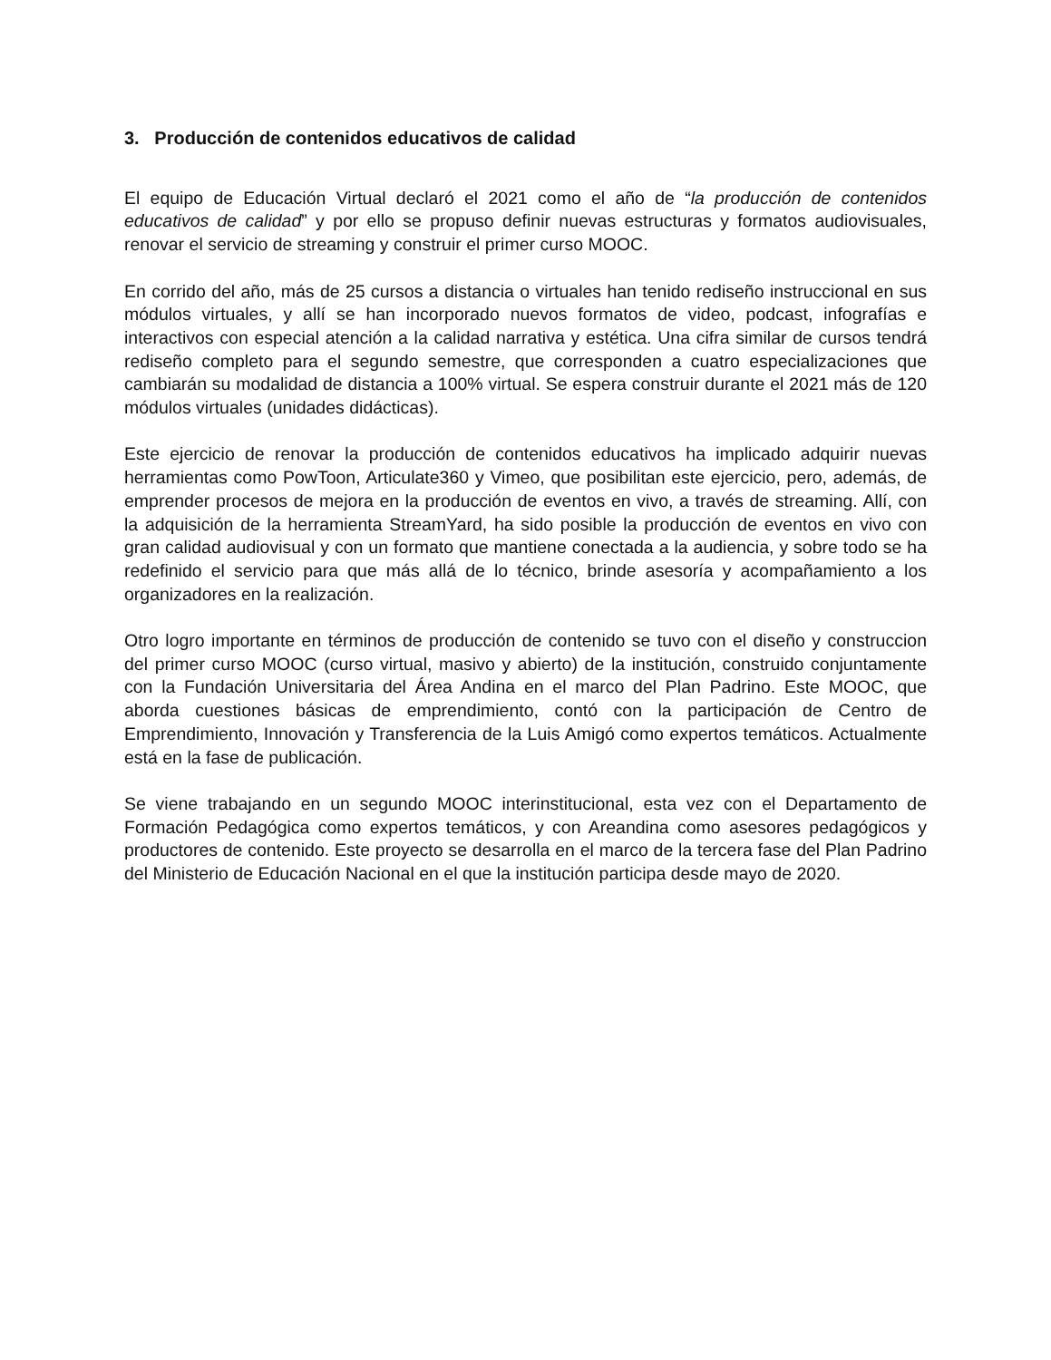3. Producción de contenidos educativos de calidad
El equipo de Educación Virtual declaró el 2021 como el año de “la producción de contenidos educativos de calidad” y por ello se propuso definir nuevas estructuras y formatos audiovisuales, renovar el servicio de streaming y construir el primer curso MOOC.
En corrido del año, más de 25 cursos a distancia o virtuales han tenido rediseño instruccional en sus módulos virtuales, y allí se han incorporado nuevos formatos de video, podcast, infografías e interactivos con especial atención a la calidad narrativa y estética. Una cifra similar de cursos tendrá rediseño completo para el segundo semestre, que corresponden a cuatro especializaciones que cambiarán su modalidad de distancia a 100% virtual. Se espera construir durante el 2021 más de 120 módulos virtuales (unidades didácticas).
Este ejercicio de renovar la producción de contenidos educativos ha implicado adquirir nuevas herramientas como PowToon, Articulate360 y Vimeo, que posibilitan este ejercicio, pero, además, de emprender procesos de mejora en la producción de eventos en vivo, a través de streaming. Allí, con la adquisición de la herramienta StreamYard, ha sido posible la producción de eventos en vivo con gran calidad audiovisual y con un formato que mantiene conectada a la audiencia, y sobre todo se ha redefinido el servicio para que más allá de lo técnico, brinde asesoría y acompañamiento a los organizadores en la realización.
Otro logro importante en términos de producción de contenido se tuvo con el diseño y construccion del primer curso MOOC (curso virtual, masivo y abierto) de la institución, construido conjuntamente con la Fundación Universitaria del Área Andina en el marco del Plan Padrino. Este MOOC, que aborda cuestiones básicas de emprendimiento, contó con la participación de Centro de Emprendimiento, Innovación y Transferencia de la Luis Amigó como expertos temáticos. Actualmente está en la fase de publicación.
Se viene trabajando en un segundo MOOC interinstitucional, esta vez con el Departamento de Formación Pedagógica como expertos temáticos, y con Areandina como asesores pedagógicos y productores de contenido. Este proyecto se desarrolla en el marco de la tercera fase del Plan Padrino del Ministerio de Educación Nacional en el que la institución participa desde mayo de 2020.